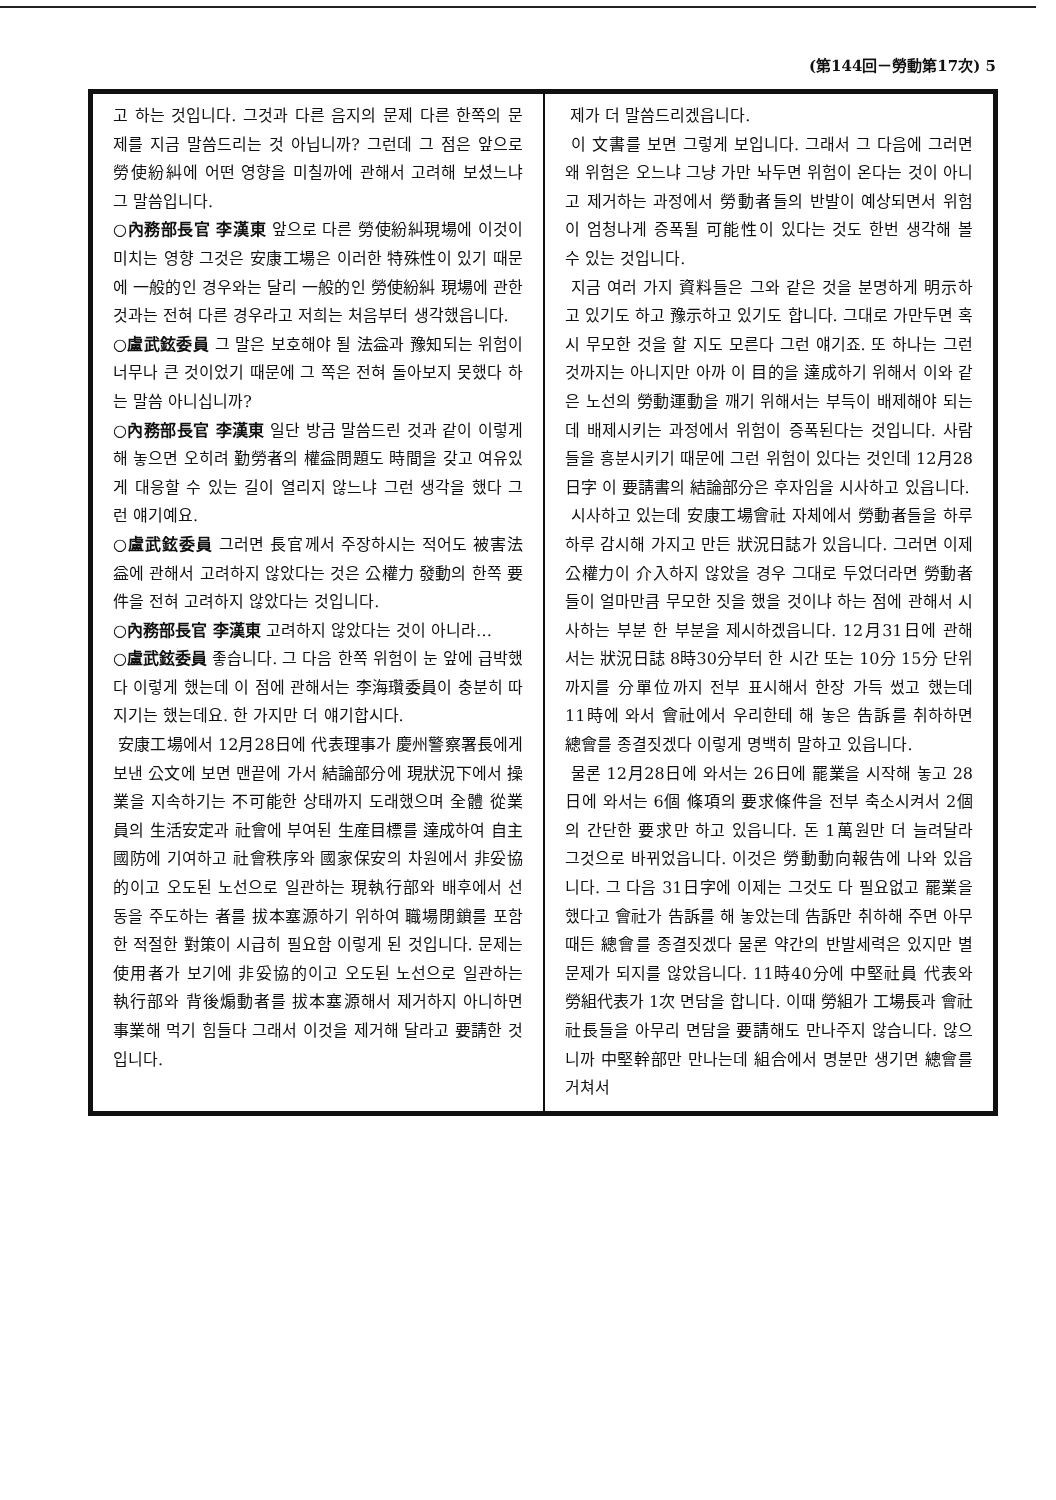(第144回－勞動第17次) 5
고 하는 것입니다. 그것과 다른 음지의 문제 다른 한쪽의 문제를 지금 말씀드리는 것 아닙니까? 그런데 그 점은 앞으로 勞使紛糾에 어떤 영향을 미칠까에 관해서 고려해 보셨느냐 그 말씀입니다.
○內務部長官 李漢東 앞으로 다른 勞使紛糾現場에 이것이 미치는 영향 그것은 安康工場은 이러한 特殊性이 있기 때문에 一般的인 경우와는 달리 一般的인 勞使紛糾 現場에 관한 것과는 전혀 다른 경우라고 저희는 처음부터 생각했읍니다.
○盧武鉉委員 그 말은 보호해야 될 法益과 豫知되는 위험이 너무나 큰 것이었기 때문에 그 쪽은 전혀 돌아보지 못했다 하는 말씀 아니십니까?
○內務部長官 李漢東 일단 방금 말씀드린 것과 같이 이렇게 해 놓으면 오히려 勤勞者의 權益問題도 時間을 갖고 여유있게 대응할 수 있는 길이 열리지 않느냐 그런 생각을 했다 그런 얘기예요.
○盧武鉉委員 그러면 長官께서 주장하시는 적어도 被害法益에 관해서 고려하지 않았다는 것은 公權力 發動의 한쪽 要件을 전혀 고려하지 않았다는 것입니다.
○內務部長官 李漢東 고려하지 않았다는 것이 아니라…
○盧武鉉委員 좋습니다. 그 다음 한쪽 위험이 눈 앞에 급박했다 이렇게 했는데 이 점에 관해서는 李海瓚委員이 충분히 따지기는 했는데요. 한 가지만 더 얘기합시다.
安康工場에서 12月28日에 代表理事가 慶州警察署長에게 보낸 公文에 보면 맨끝에 가서 結論部分에 現狀況下에서 操業을 지속하기는 不可能한 상태까지 도래했으며 全體 從業員의 生活安定과 社會에 부여된 生産目標를 達成하여 自主國防에 기여하고 社會秩序와 國家保安의 차원에서 非妥協的이고 오도된 노선으로 일관하는 現執行部와 배후에서 선동을 주도하는 者를 拔本塞源하기 위하여 職場閉鎖를 포함한 적절한 對策이 시급히 필요함 이렇게 된 것입니다. 문제는 使用者가 보기에 非妥協的이고 오도된 노선으로 일관하는 執行部와 背後煽動者를 拔本塞源해서 제거하지 아니하면 事業해 먹기 힘들다 그래서 이것을 제거해 달라고 要請한 것입니다.
제가 더 말씀드리겠읍니다.
이 文書를 보면 그렇게 보입니다. 그래서 그 다음에 그러면 왜 위험은 오느냐 그냥 가만 놔두면 위험이 온다는 것이 아니고 제거하는 과정에서 勞動者들의 반발이 예상되면서 위험이 엄청나게 증폭될 可能性이 있다는 것도 한번 생각해 볼 수 있는 것입니다.
지금 여러 가지 資料들은 그와 같은 것을 분명하게 明示하고 있기도 하고 豫示하고 있기도 합니다. 그대로 가만두면 혹시 무모한 것을 할 지도 모른다 그런 얘기죠. 또 하나는 그런 것까지는 아니지만 아까 이 目的을 達成하기 위해서 이와 같은 노선의 勞動運動을 깨기 위해서는 부득이 배제해야 되는데 배제시키는 과정에서 위험이 증폭된다는 것입니다. 사람들을 흥분시키기 때문에 그런 위험이 있다는 것인데 12月28日字 이 要請書의 結論部分은 후자임을 시사하고 있읍니다.
시사하고 있는데 安康工場會社 자체에서 勞動者들을 하루하루 감시해 가지고 만든 狀況日誌가 있읍니다. 그러면 이제 公權力이 介入하지 않았을 경우 그대로 두었더라면 勞動者들이 얼마만큼 무모한 짓을 했을 것이냐 하는 점에 관해서 시사하는 부분 한 부분을 제시하겠읍니다. 12月31日에 관해서는 狀況日誌 8時30分부터 한 시간 또는 10分 15分 단위까지를 分單位까지 전부 표시해서 한장 가득 썼고 했는데 11時에 와서 會社에서 우리한테 해 놓은 告訴를 취하하면 總會를 종결짓겠다 이렇게 명백히 말하고 있읍니다.
물론 12月28日에 와서는 26日에 罷業을 시작해 놓고 28日에 와서는 6個 條項의 要求條件을 전부 축소시켜서 2個의 간단한 要求만 하고 있읍니다. 돈 1萬원만 더 늘려달라 그것으로 바뀌었읍니다. 이것은 勞動動向報告에 나와 있읍니다. 그 다음 31日字에 이제는 그것도 다 필요없고 罷業을 했다고 會社가 告訴를 해 놓았는데 告訴만 취하해 주면 아무 때든 總會를 종결짓겠다 물론 약간의 반발세력은 있지만 별 문제가 되지를 않았읍니다. 11時40分에 中堅社員 代表와 勞組代表가 1次 면담을 합니다. 이때 勞組가 工場長과 會社社長들을 아무리 면담을 要請해도 만나주지 않습니다. 않으니까 中堅幹部만 만나는데 組合에서 명분만 생기면 總會를 거쳐서